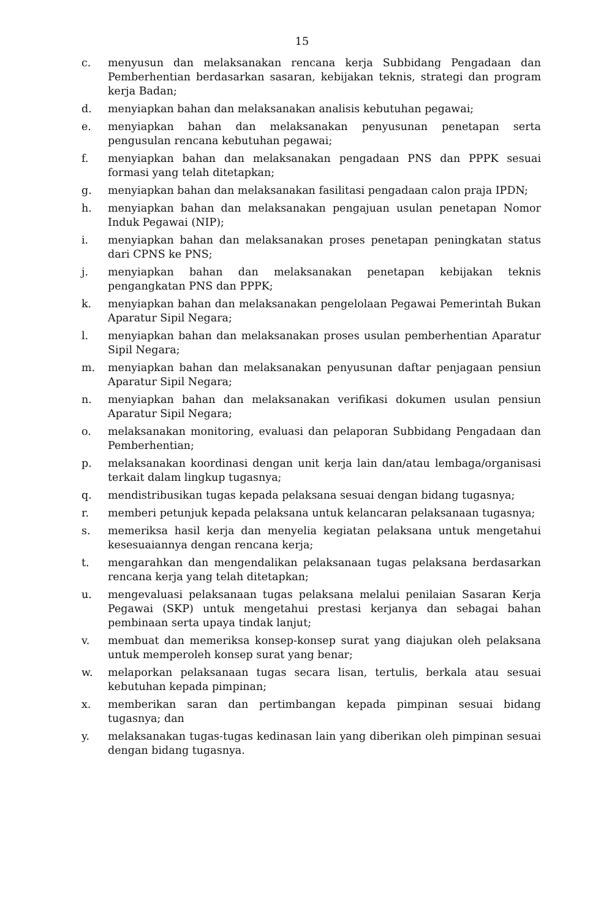15
c. menyusun dan melaksanakan rencana kerja Subbidang Pengadaan dan Pemberhentian berdasarkan sasaran, kebijakan teknis, strategi dan program kerja Badan;
d. menyiapkan bahan dan melaksanakan analisis kebutuhan pegawai;
e. menyiapkan bahan dan melaksanakan penyusunan penetapan serta pengusulan rencana kebutuhan pegawai;
f. menyiapkan bahan dan melaksanakan pengadaan PNS dan PPPK sesuai formasi yang telah ditetapkan;
g. menyiapkan bahan dan melaksanakan fasilitasi pengadaan calon praja IPDN;
h. menyiapkan bahan dan melaksanakan pengajuan usulan penetapan Nomor Induk Pegawai (NIP);
i. menyiapkan bahan dan melaksanakan proses penetapan peningkatan status dari CPNS ke PNS;
j. menyiapkan bahan dan melaksanakan penetapan kebijakan teknis pengangkatan PNS dan PPPK;
k. menyiapkan bahan dan melaksanakan pengelolaan Pegawai Pemerintah Bukan Aparatur Sipil Negara;
l. menyiapkan bahan dan melaksanakan proses usulan pemberhentian Aparatur Sipil Negara;
m. menyiapkan bahan dan melaksanakan penyusunan daftar penjagaan pensiun Aparatur Sipil Negara;
n. menyiapkan bahan dan melaksanakan verifikasi dokumen usulan pensiun Aparatur Sipil Negara;
o. melaksanakan monitoring, evaluasi dan pelaporan Subbidang Pengadaan dan Pemberhentian;
p. melaksanakan koordinasi dengan unit kerja lain dan/atau lembaga/organisasi terkait dalam lingkup tugasnya;
q. mendistribusikan tugas kepada pelaksana sesuai dengan bidang tugasnya;
r. memberi petunjuk kepada pelaksana untuk kelancaran pelaksanaan tugasnya;
s. memeriksa hasil kerja dan menyelia kegiatan pelaksana untuk mengetahui kesesuaiannya dengan rencana kerja;
t. mengarahkan dan mengendalikan pelaksanaan tugas pelaksana berdasarkan rencana kerja yang telah ditetapkan;
u. mengevaluasi pelaksanaan tugas pelaksana melalui penilaian Sasaran Kerja Pegawai (SKP) untuk mengetahui prestasi kerjanya dan sebagai bahan pembinaan serta upaya tindak lanjut;
v. membuat dan memeriksa konsep-konsep surat yang diajukan oleh pelaksana untuk memperoleh konsep surat yang benar;
w. melaporkan pelaksanaan tugas secara lisan, tertulis, berkala atau sesuai kebutuhan kepada pimpinan;
x. memberikan saran dan pertimbangan kepada pimpinan sesuai bidang tugasnya; dan
y. melaksanakan tugas-tugas kedinasan lain yang diberikan oleh pimpinan sesuai dengan bidang tugasnya.